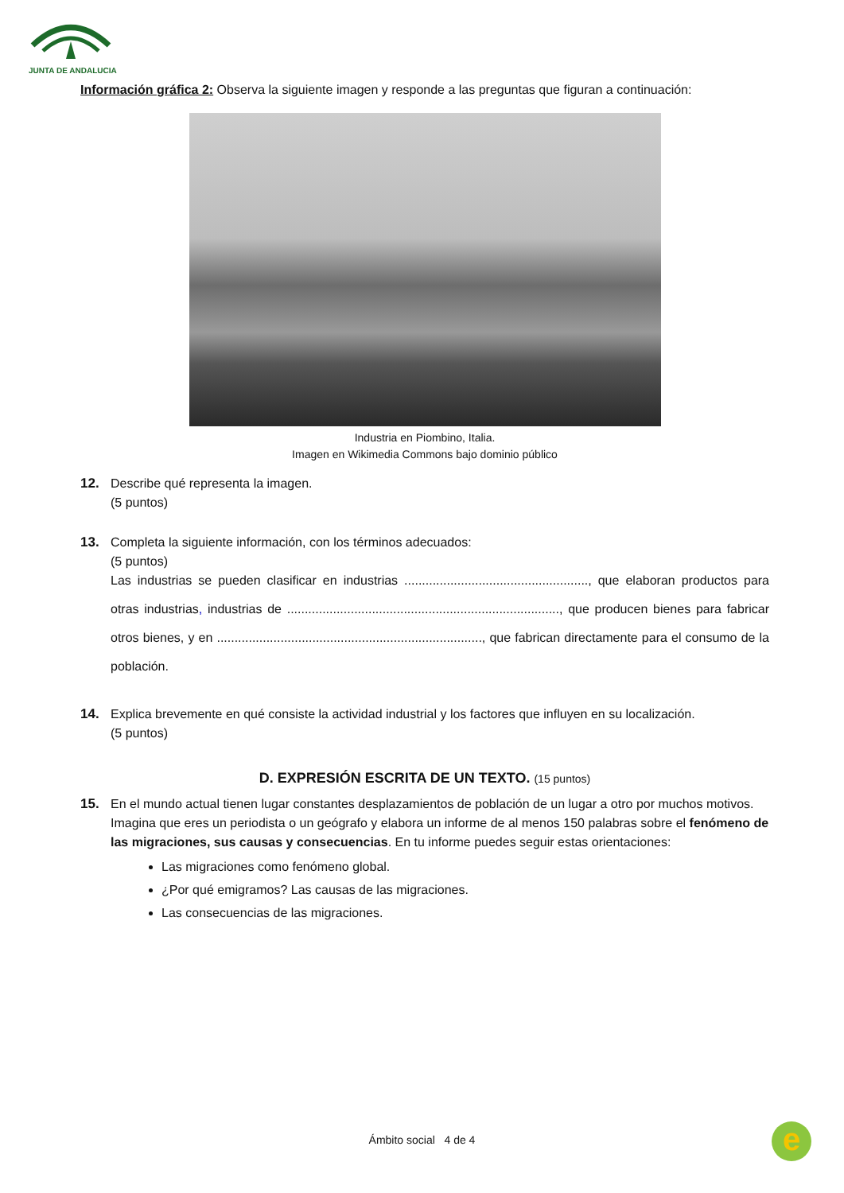JUNTA DE ANDALUCIA
Información gráfica 2: Observa la siguiente imagen y responde a las preguntas que figuran a continuación:
Industria en Piombino, Italia.
Imagen en Wikimedia Commons bajo dominio público
12. Describe qué representa la imagen.
(5 puntos)
13. Completa la siguiente información, con los términos adecuados:
(5 puntos)
Las industrias se pueden clasificar en industrias ...................................................., que elaboran productos para otras industrias, industrias de ............................................................................., que producen bienes para fabricar otros bienes, y en ..........................................................................., que fabrican directamente para el consumo de la población.
14. Explica brevemente en qué consiste la actividad industrial y los factores que influyen en su localización.
(5 puntos)
D. EXPRESIÓN ESCRITA DE UN TEXTO. (15 puntos)
15. En el mundo actual tienen lugar constantes desplazamientos de población de un lugar a otro por muchos motivos. Imagina que eres un periodista o un geógrafo y elabora un informe de al menos 150 palabras sobre el fenómeno de las migraciones, sus causas y consecuencias. En tu informe puedes seguir estas orientaciones:
Las migraciones como fenómeno global.
¿Por qué emigramos? Las causas de las migraciones.
Las consecuencias de las migraciones.
Ámbito social 4 de 4 e